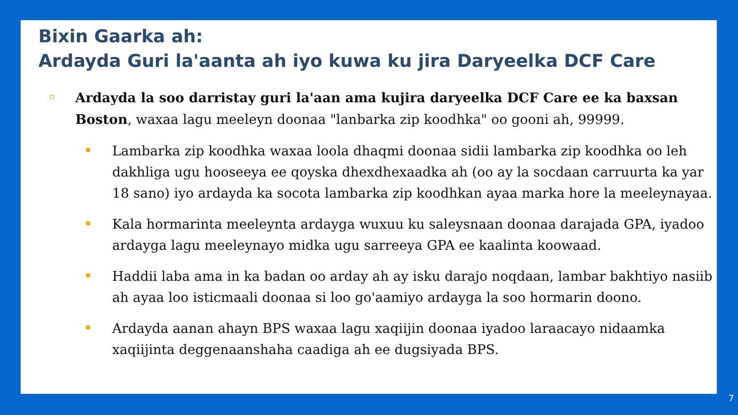Bixin Gaarka ah:
Ardayda Guri la'aanta ah iyo kuwa ku jira Daryeelka DCF Care
Ardayda la soo darristay guri la'aan ama kujira daryeelka DCF Care ee ka baxsan Boston, waxaa lagu meeleyn doonaa "lanbarka zip koodhka" oo gooni ah, 99999.
Lambarka zip koodhka waxaa loola dhaqmi doonaa sidii lambarka zip koodhka oo leh dakhliga ugu hooseeya ee qoyska dhexdhexaadka ah (oo ay la socdaan carruurta ka yar 18 sano) iyo ardayda ka socota lambarka zip koodhkan ayaa marka hore la meeleynayaa.
Kala hormarinta meeleynta ardayga wuxuu ku saleysnaan doonaa darajada GPA, iyadoo ardayga lagu meeleynayo midka ugu sarreeya GPA ee kaalinta koowaad.
Haddii laba ama in ka badan oo arday ah ay isku darajo noqdaan, lambar bakhtiyo nasiib ah ayaa loo isticmaali doonaa si loo go'aamiyo ardayga la soo hormarin doono.
Ardayda aanan ahayn BPS waxaa lagu xaqiijin doonaa iyadoo laraacayo nidaamka xaqiijinta deggenaanshaha caadiga ah ee dugsiyada BPS.
7